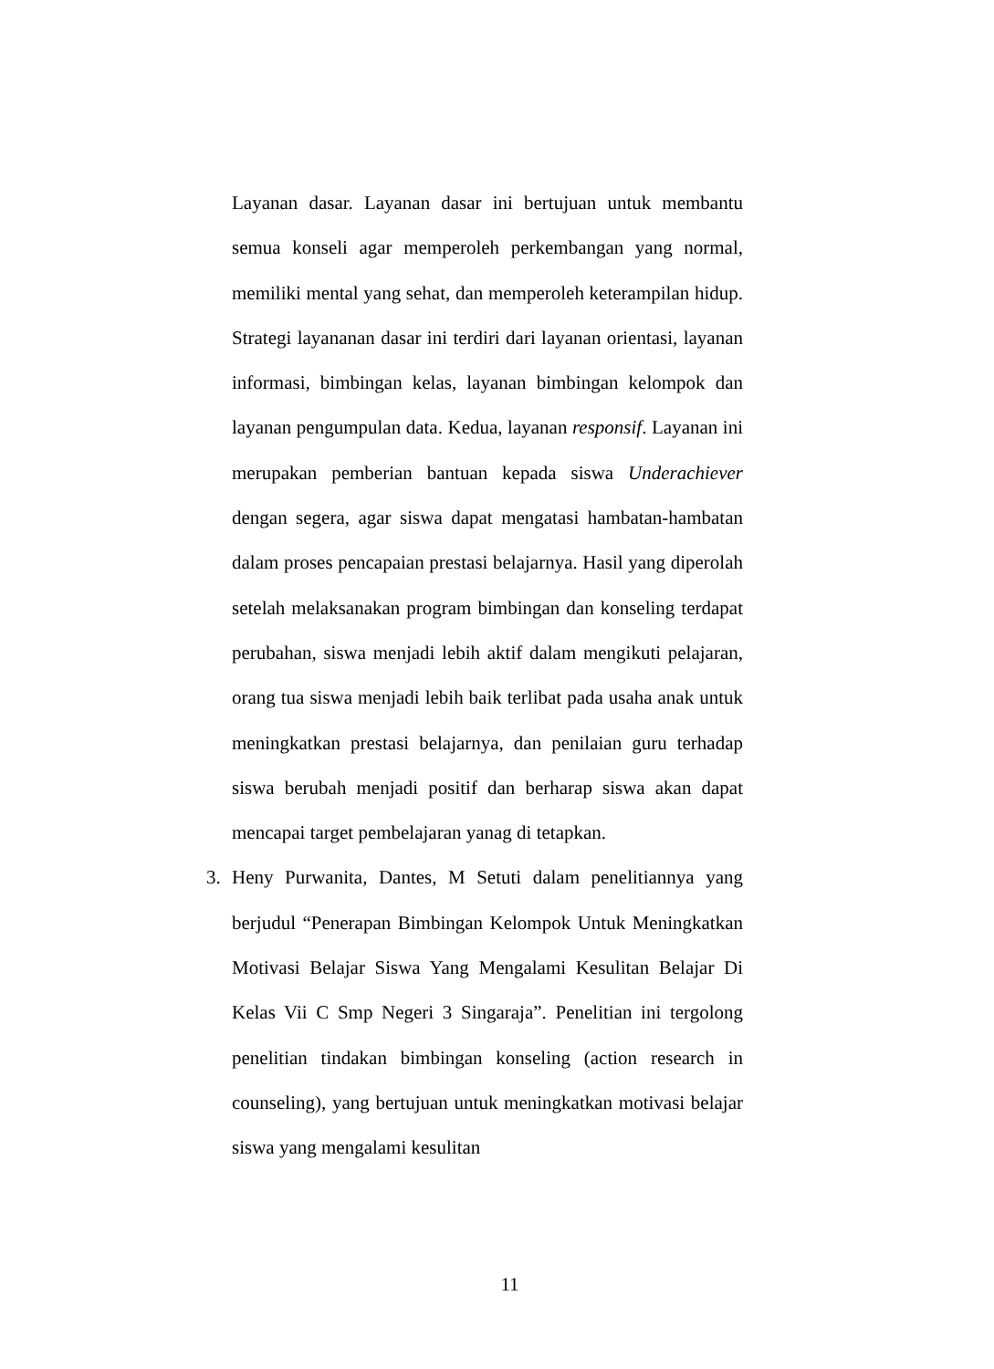Layanan dasar. Layanan dasar ini bertujuan untuk membantu semua konseli agar memperoleh perkembangan yang normal, memiliki mental yang sehat, dan memperoleh keterampilan hidup. Strategi layananan dasar ini terdiri dari layanan orientasi, layanan informasi, bimbingan kelas, layanan bimbingan kelompok dan layanan pengumpulan data. Kedua, layanan responsif. Layanan ini merupakan pemberian bantuan kepada siswa Underachiever dengan segera, agar siswa dapat mengatasi hambatan-hambatan dalam proses pencapaian prestasi belajarnya. Hasil yang diperolah setelah melaksanakan program bimbingan dan konseling terdapat perubahan, siswa menjadi lebih aktif dalam mengikuti pelajaran, orang tua siswa menjadi lebih baik terlibat pada usaha anak untuk meningkatkan prestasi belajarnya, dan penilaian guru terhadap siswa berubah menjadi positif dan berharap siswa akan dapat mencapai target pembelajaran yanag di tetapkan.
3. Heny Purwanita, Dantes, M Setuti dalam penelitiannya yang berjudul “Penerapan Bimbingan Kelompok Untuk Meningkatkan Motivasi Belajar Siswa Yang Mengalami Kesulitan Belajar Di Kelas Vii C Smp Negeri 3 Singaraja”. Penelitian ini tergolong penelitian tindakan bimbingan konseling (action research in counseling), yang bertujuan untuk meningkatkan motivasi belajar siswa yang mengalami kesulitan
11